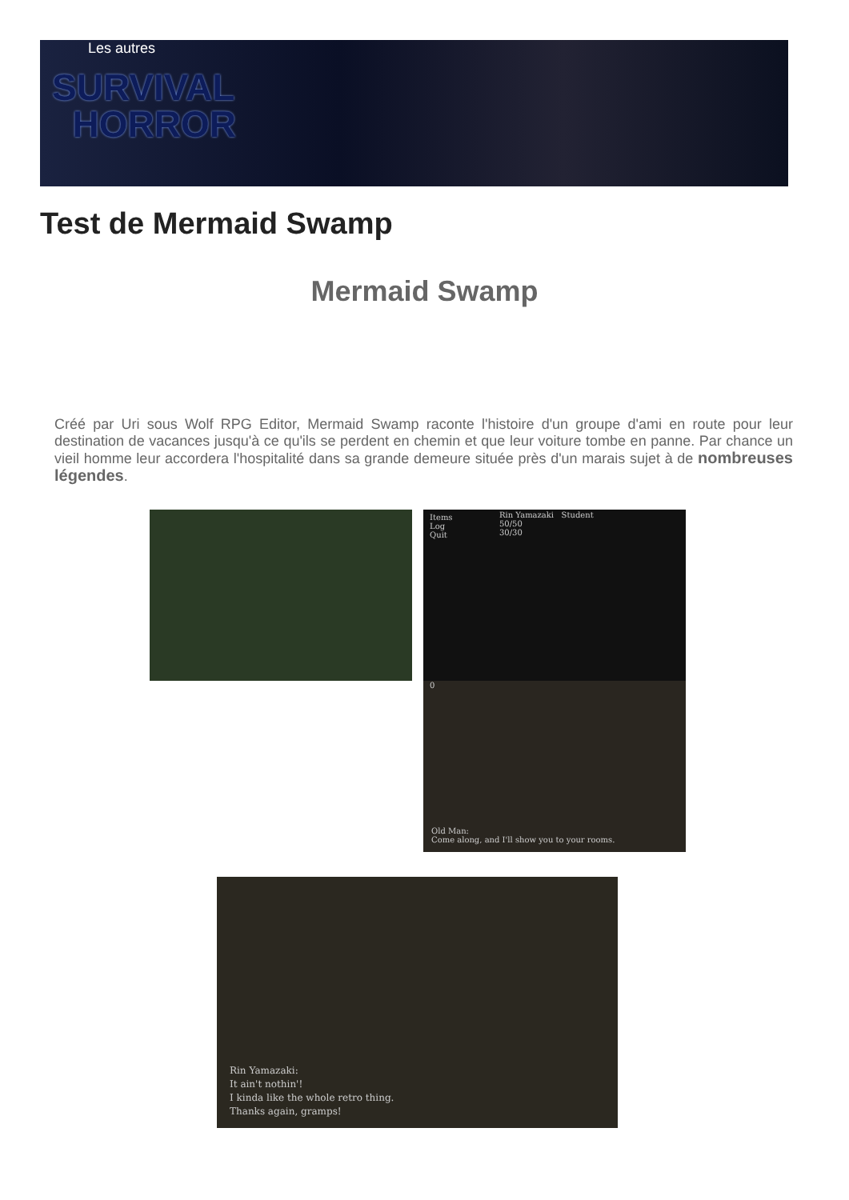Les autres
SURVIVAL
HORROR
Test de Mermaid Swamp
Mermaid Swamp
Créé par Uri sous Wolf RPG Editor, Mermaid Swamp raconte l'histoire d'un groupe d'ami en route pour leur destination de vacances jusqu'à ce qu'ils se perdent en chemin et que leur voiture tombe en panne. Par chance un vieil homme leur accordera l'hospitalité dans sa grande demeure située près d'un marais sujet à de nombreuses légendes.
Items
Log
Quit
Rin Yamazaki Student
50/50
30/30
0
Old Man:
Come along, and I'll show you to your rooms.
Rin Yamazaki:
It ain't nothin'!
I kinda like the whole retro thing.
Thanks again, gramps!